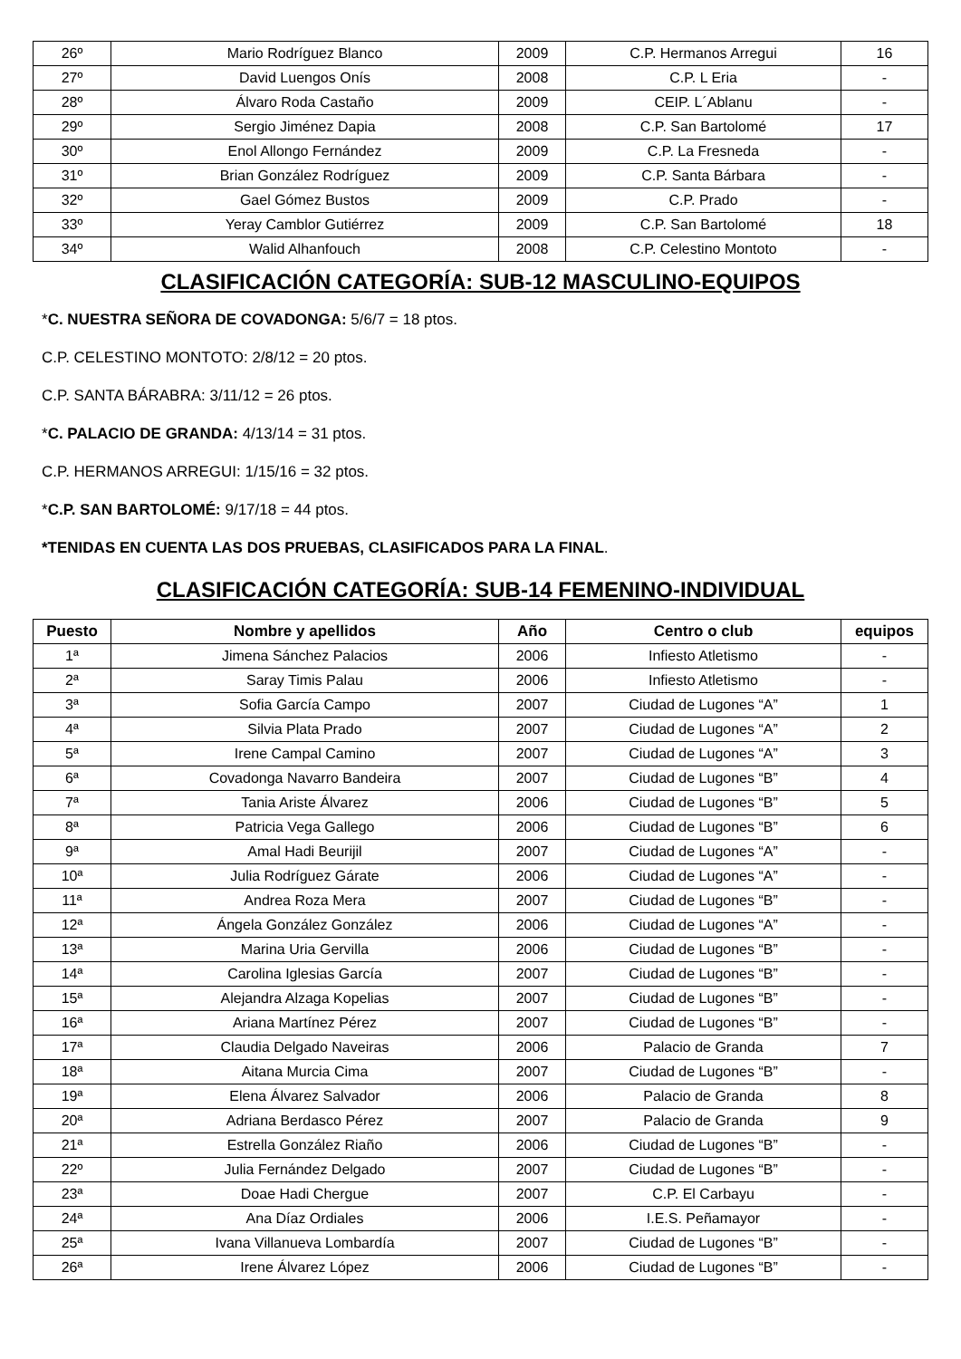| 26º | Mario Rodríguez Blanco | 2009 | C.P. Hermanos Arregui | 16 |
| 27º | David Luengos Onís | 2008 | C.P. L Eria | - |
| 28º | Álvaro Roda Castaño | 2009 | CEIP. L´Ablanu | - |
| 29º | Sergio Jiménez Dapia | 2008 | C.P. San Bartolomé | 17 |
| 30º | Enol Allongo Fernández | 2009 | C.P. La Fresneda | - |
| 31º | Brian González Rodríguez | 2009 | C.P. Santa Bárbara | - |
| 32º | Gael Gómez Bustos | 2009 | C.P. Prado | - |
| 33º | Yeray Camblor Gutiérrez | 2009 | C.P. San Bartolomé | 18 |
| 34º | Walid Alhanfouch | 2008 | C.P. Celestino Montoto | - |
CLASIFICACIÓN CATEGORÍA: SUB-12 MASCULINO-EQUIPOS
*C. NUESTRA SEÑORA DE COVADONGA: 5/6/7 = 18 ptos.
C.P. CELESTINO MONTOTO: 2/8/12 = 20 ptos.
C.P. SANTA BÁRABRA: 3/11/12 = 26 ptos.
*C. PALACIO DE GRANDA: 4/13/14 = 31 ptos.
C.P. HERMANOS ARREGUI: 1/15/16 = 32 ptos.
*C.P. SAN BARTOLOMÉ: 9/17/18 = 44 ptos.
*TENIDAS EN CUENTA LAS DOS PRUEBAS, CLASIFICADOS PARA LA FINAL.
CLASIFICACIÓN CATEGORÍA: SUB-14 FEMENINO-INDIVIDUAL
| Puesto | Nombre y apellidos | Año | Centro o club | equipos |
| --- | --- | --- | --- | --- |
| 1ª | Jimena Sánchez Palacios | 2006 | Infiesto Atletismo | - |
| 2ª | Saray Timis Palau | 2006 | Infiesto Atletismo | - |
| 3ª | Sofia García Campo | 2007 | Ciudad de Lugones “A” | 1 |
| 4ª | Silvia Plata Prado | 2007 | Ciudad de Lugones “A” | 2 |
| 5ª | Irene Campal Camino | 2007 | Ciudad de Lugones “A” | 3 |
| 6ª | Covadonga Navarro Bandeira | 2007 | Ciudad de Lugones “B” | 4 |
| 7ª | Tania Ariste Álvarez | 2006 | Ciudad de Lugones “B” | 5 |
| 8ª | Patricia Vega Gallego | 2006 | Ciudad de Lugones “B” | 6 |
| 9ª | Amal Hadi Beurijil | 2007 | Ciudad de Lugones “A” | - |
| 10ª | Julia Rodríguez Gárate | 2006 | Ciudad de Lugones “A” | - |
| 11ª | Andrea Roza Mera | 2007 | Ciudad de Lugones “B” | - |
| 12ª | Ángela González González | 2006 | Ciudad de Lugones “A” | - |
| 13ª | Marina Uria Gervilla | 2006 | Ciudad de Lugones “B” | - |
| 14ª | Carolina Iglesias García | 2007 | Ciudad de Lugones “B” | - |
| 15ª | Alejandra Alzaga Kopelias | 2007 | Ciudad de Lugones “B” | - |
| 16ª | Ariana Martínez Pérez | 2007 | Ciudad de Lugones “B” | - |
| 17ª | Claudia Delgado Naveiras | 2006 | Palacio de Granda | 7 |
| 18ª | Aitana Murcia Cima | 2007 | Ciudad de Lugones “B” | - |
| 19ª | Elena Álvarez Salvador | 2006 | Palacio de Granda | 8 |
| 20ª | Adriana Berdasco Pérez | 2007 | Palacio de Granda | 9 |
| 21ª | Estrella González Riaño | 2006 | Ciudad de Lugones “B” | - |
| 22º | Julia Fernández Delgado | 2007 | Ciudad de Lugones “B” | - |
| 23ª | Doae Hadi Chergue | 2007 | C.P. El Carbayu | - |
| 24ª | Ana Díaz Ordiales | 2006 | I.E.S. Peñamayor | - |
| 25ª | Ivana Villanueva Lombardía | 2007 | Ciudad de Lugones “B” | - |
| 26ª | Irene Álvarez López | 2006 | Ciudad de Lugones “B” | - |